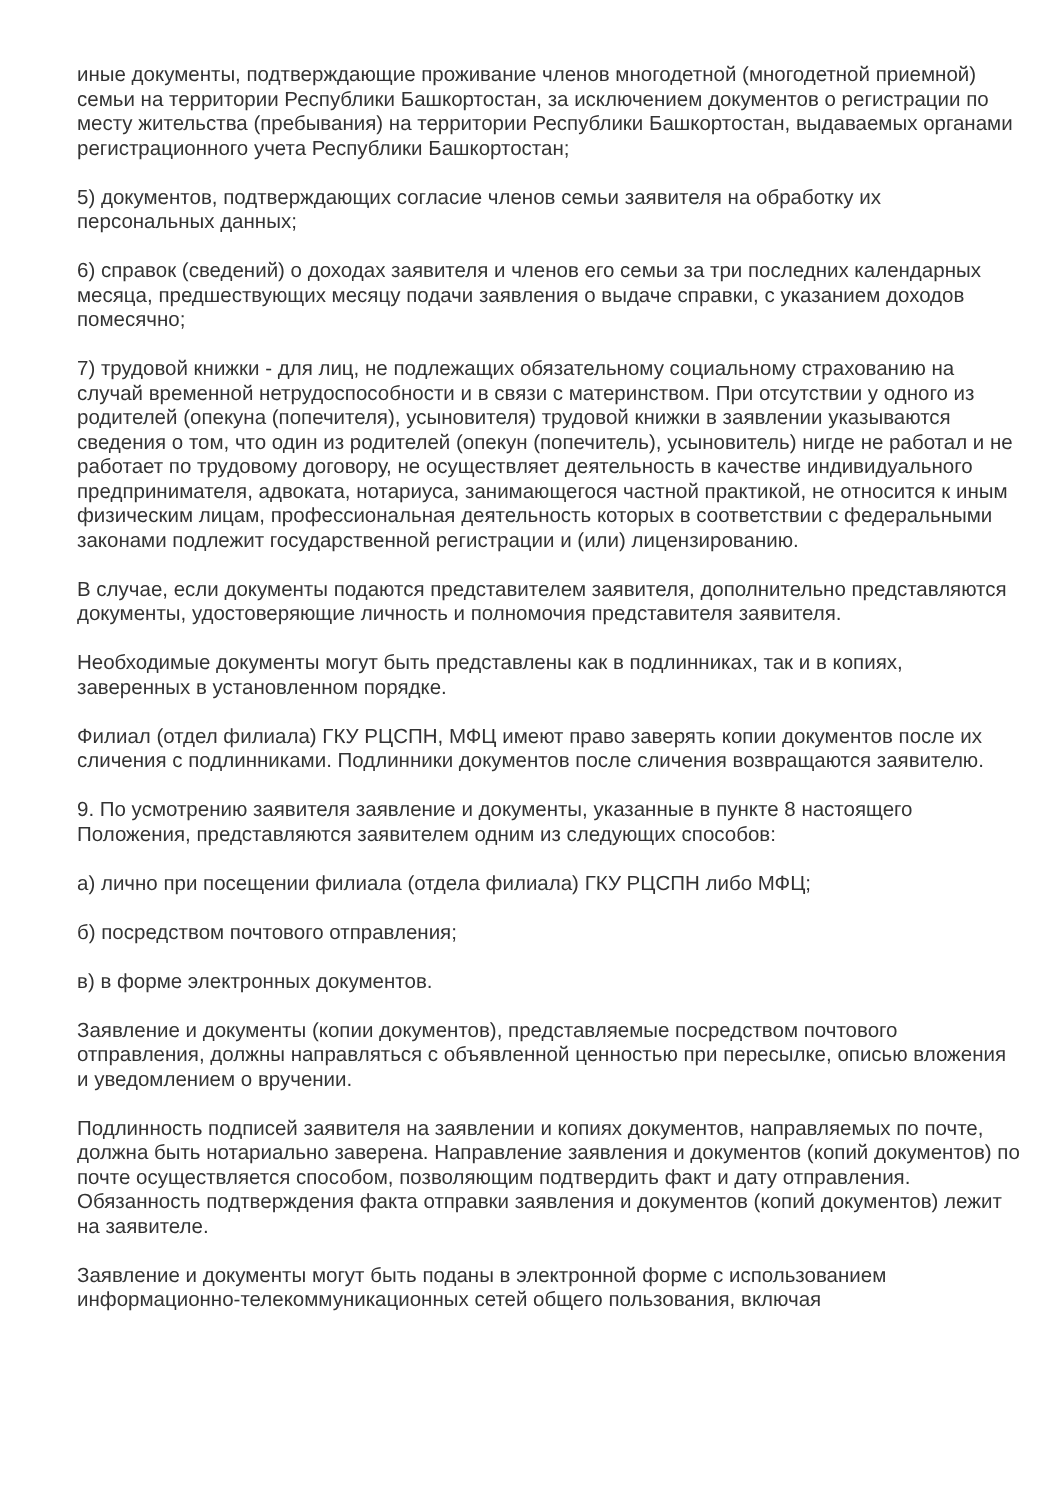иные документы, подтверждающие проживание членов многодетной (многодетной приемной) семьи на территории Республики Башкортостан, за исключением документов о регистрации по месту жительства (пребывания) на территории Республики Башкортостан, выдаваемых органами регистрационного учета Республики Башкортостан;
5) документов, подтверждающих согласие членов семьи заявителя на обработку их персональных данных;
6) справок (сведений) о доходах заявителя и членов его семьи за три последних календарных месяца, предшествующих месяцу подачи заявления о выдаче справки, с указанием доходов помесячно;
7) трудовой книжки - для лиц, не подлежащих обязательному социальному страхованию на случай временной нетрудоспособности и в связи с материнством. При отсутствии у одного из родителей (опекуна (попечителя), усыновителя) трудовой книжки в заявлении указываются сведения о том, что один из родителей (опекун (попечитель), усыновитель) нигде не работал и не работает по трудовому договору, не осуществляет деятельность в качестве индивидуального предпринимателя, адвоката, нотариуса, занимающегося частной практикой, не относится к иным физическим лицам, профессиональная деятельность которых в соответствии с федеральными законами подлежит государственной регистрации и (или) лицензированию.
В случае, если документы подаются представителем заявителя, дополнительно представляются документы, удостоверяющие личность и полномочия представителя заявителя.
Необходимые документы могут быть представлены как в подлинниках, так и в копиях, заверенных в установленном порядке.
Филиал (отдел филиала) ГКУ РЦСПН, МФЦ имеют право заверять копии документов после их сличения с подлинниками. Подлинники документов после сличения возвращаются заявителю.
9. По усмотрению заявителя заявление и документы, указанные в пункте 8 настоящего Положения, представляются заявителем одним из следующих способов:
а) лично при посещении филиала (отдела филиала) ГКУ РЦСПН либо МФЦ;
б) посредством почтового отправления;
в) в форме электронных документов.
Заявление и документы (копии документов), представляемые посредством почтового отправления, должны направляться с объявленной ценностью при пересылке, описью вложения и уведомлением о вручении.
Подлинность подписей заявителя на заявлении и копиях документов, направляемых по почте, должна быть нотариально заверена. Направление заявления и документов (копий документов) по почте осуществляется способом, позволяющим подтвердить факт и дату отправления. Обязанность подтверждения факта отправки заявления и документов (копий документов) лежит на заявителе.
Заявление и документы могут быть поданы в электронной форме с использованием информационно-телекоммуникационных сетей общего пользования, включая